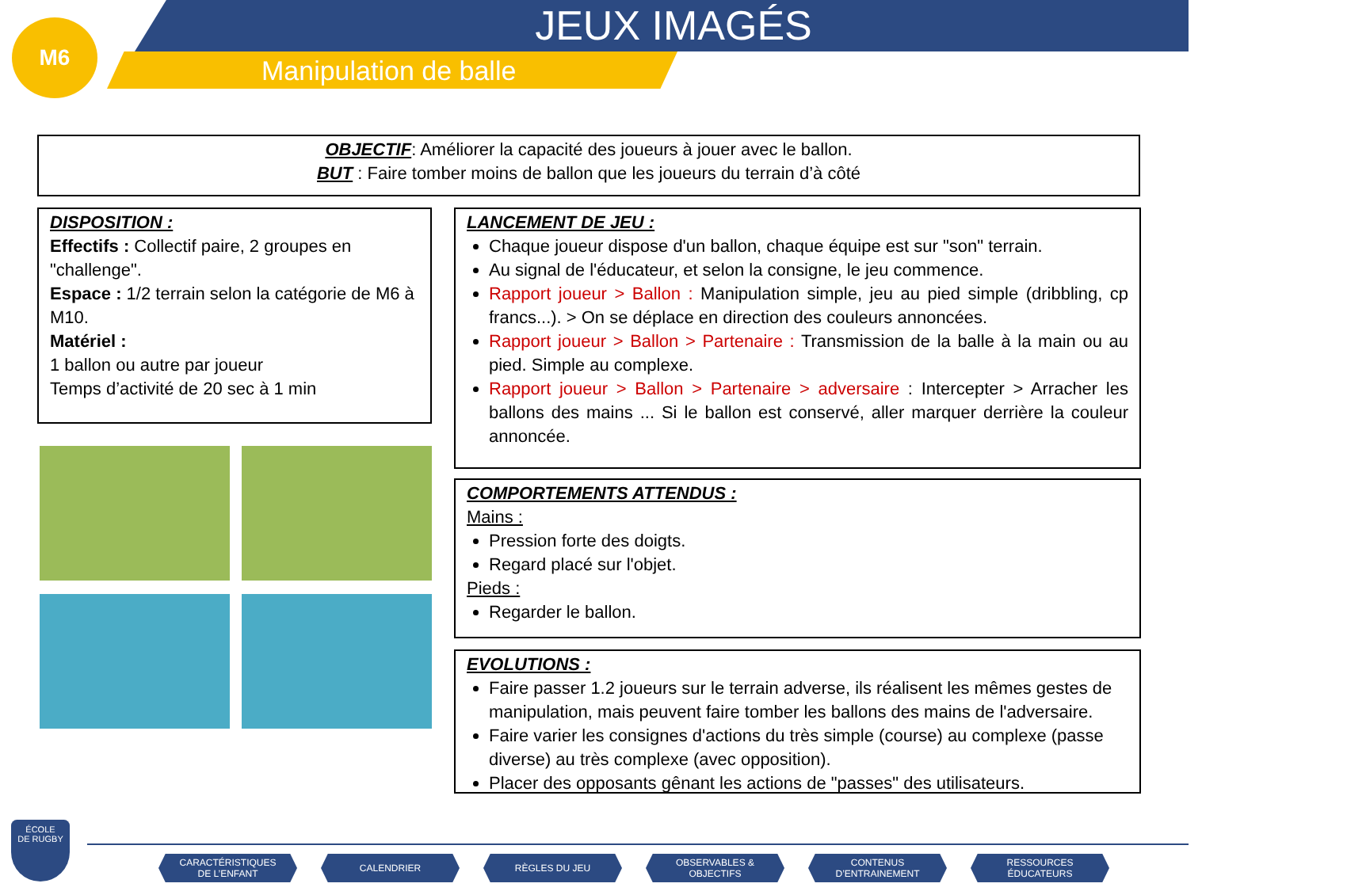M6
JEUX IMAGÉS
Manipulation de balle
OBJECTIF: Améliorer la capacité des joueurs à jouer avec le ballon.
BUT : Faire tomber moins de ballon que les joueurs du terrain d’à côté
DISPOSITION :
Effectifs : Collectif paire, 2 groupes en "challenge".
Espace : 1/2 terrain selon la catégorie de M6 à M10.
Matériel :
1 ballon ou autre par joueur
Temps d’activité de 20 sec à 1 min
LANCEMENT DE JEU :
Chaque joueur dispose d'un ballon, chaque équipe est sur "son" terrain.
Au signal de l'éducateur, et selon la consigne, le jeu commence.
Rapport joueur > Ballon : Manipulation simple, jeu au pied simple (dribbling, cp francs...). > On se déplace en direction des couleurs annoncées.
Rapport joueur > Ballon > Partenaire : Transmission de la balle à la main ou au pied. Simple au complexe.
Rapport joueur > Ballon > Partenaire > adversaire : Intercepter > Arracher les ballons des mains ... Si le ballon est conservé, aller marquer derrière la couleur annoncée.
COMPORTEMENTS ATTENDUS :
Mains :
Pression forte des doigts.
Regard placé sur l'objet.
Pieds :
Regarder le ballon.
EVOLUTIONS :
Faire passer 1.2 joueurs sur le terrain adverse, ils réalisent les mêmes gestes de manipulation, mais peuvent faire tomber les ballons des mains de l'adversaire.
Faire varier les consignes d'actions du très simple (course) au complexe (passe diverse) au très complexe (avec opposition).
Placer des opposants gênant les actions de "passes" des utilisateurs.
ÉCOLE
DE RUGBY
CARACTÉRISTIQUES
DE L’ENFANT
CALENDRIER RÈGLES DU JEU
OBSERVABLES &
OBJECTIFS
CONTENUS
D’ENTRAINEMENT
RESSOURCES
ÉDUCATEURS